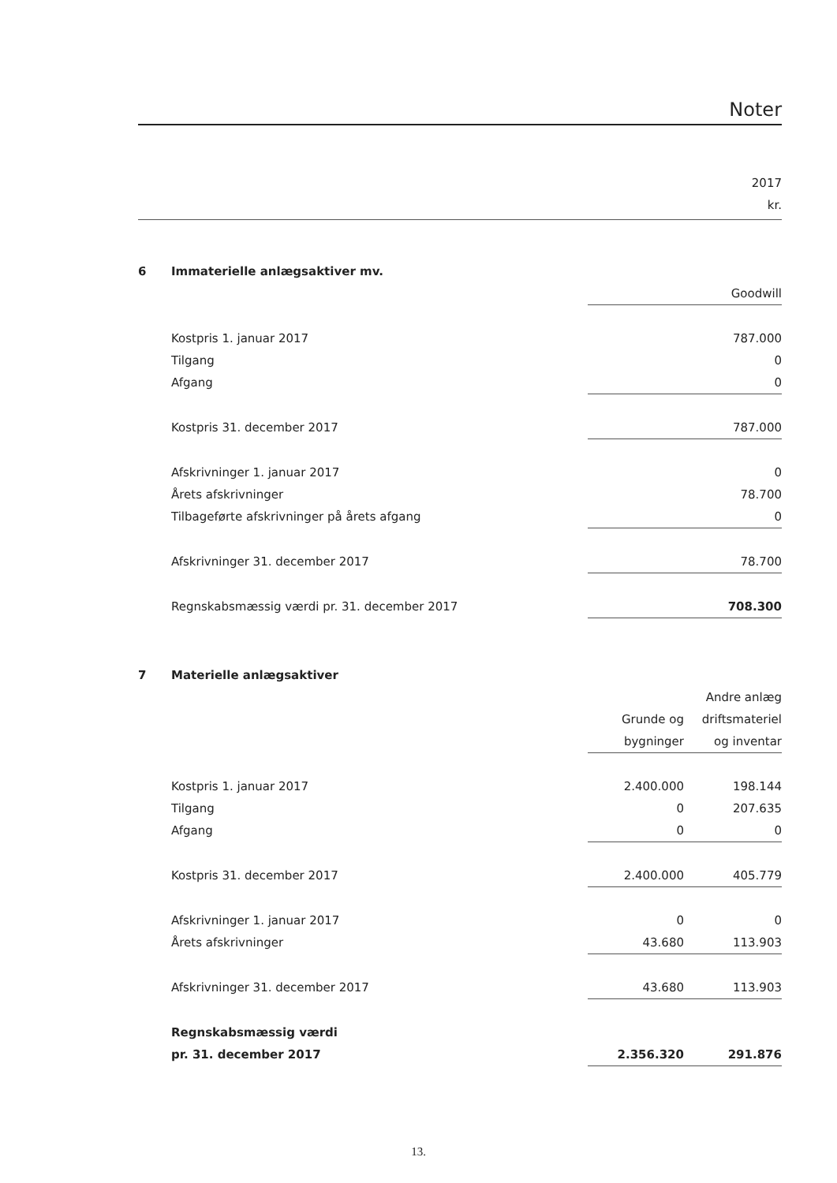Noter
2017
kr.
| 6 | Immaterielle anlægsaktiver mv. | | |
| | | Goodwill | |
| | Kostpris 1. januar 2017 | | 787.000 |
| | Tilgang | | 0 |
| | Afgang | | 0 |
| | Kostpris 31. december 2017 | | 787.000 |
| | Afskrivninger 1. januar 2017 | | 0 |
| | Årets afskrivninger | | 78.700 |
| | Tilbageførte afskrivninger på årets afgang | | 0 |
| | Afskrivninger 31. december 2017 | | 78.700 |
| | Regnskabsmæssig værdi pr. 31. december 2017 | | 708.300 |
| 7 | Materielle anlægsaktiver | | |
| | | | Andre anlæg |
| | | Grunde og | driftsmateriel |
| | | bygninger | og inventar |
| | Kostpris 1. januar 2017 | 2.400.000 | 198.144 |
| | Tilgang | 0 | 207.635 |
| | Afgang | 0 | 0 |
| | Kostpris 31. december 2017 | 2.400.000 | 405.779 |
| | Afskrivninger 1. januar 2017 | 0 | 0 |
| | Årets afskrivninger | 43.680 | 113.903 |
| | Afskrivninger 31. december 2017 | 43.680 | 113.903 |
| | Regnskabsmæssig værdi | | |
| | pr. 31. december 2017 | 2.356.320 | 291.876 |
13.